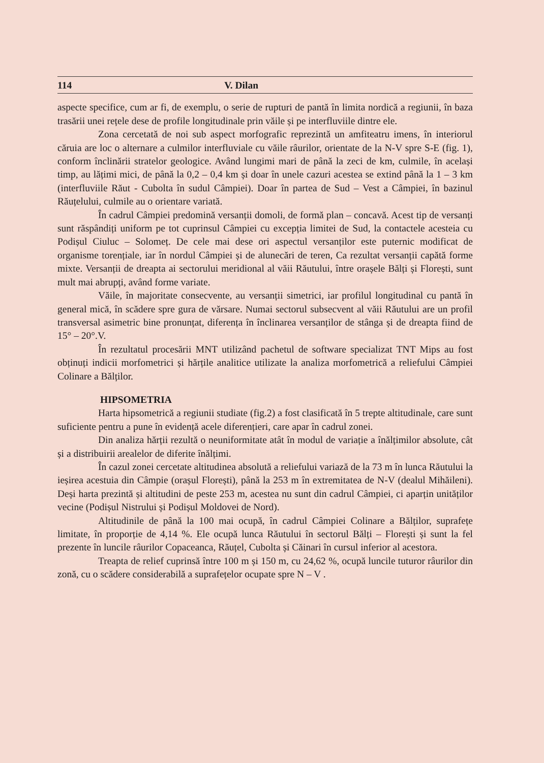114 V. Dilan
aspecte specifice, cum ar fi, de exemplu, o serie de rupturi de pantă în limita nordică a regiunii, în baza trasării unei rețele dese de profile longitudinale prin văile și pe interfluviile dintre ele.
Zona cercetată de noi sub aspect morfografic reprezintă un amfiteatru imens, în interiorul căruia are loc o alternare a culmilor interfluviale cu văile râurilor, orientate de la N-V spre S-E (fig. 1), conform înclinării stratelor geologice. Având lungimi mari de până la zeci de km, culmile, în același timp, au lățimi mici, de până la 0,2 – 0,4 km și doar în unele cazuri acestea se extind până la 1 – 3 km (interfluviile Răut - Cubolta în sudul Câmpiei). Doar în partea de Sud – Vest a Câmpiei, în bazinul Răuțelului, culmile au o orientare variată.
În cadrul Câmpiei predomină versanții domoli, de formă plan – concavă. Acest tip de versanți sunt răspândiți uniform pe tot cuprinsul Câmpiei cu excepția limitei de Sud, la contactele acesteia cu Podișul Ciuluc – Solomeț. De cele mai dese ori aspectul versanților este puternic modificat de organisme torențiale, iar în nordul Câmpiei și de alunecări de teren, Ca rezultat versanții capătă forme mixte. Versanții de dreapta ai sectorului meridional al văii Răutului, între orașele Bălți și Florești, sunt mult mai abrupți, având forme variate.
Văile, în majoritate consecvente, au versanții simetrici, iar profilul longitudinal cu pantă în general mică, în scădere spre gura de vărsare. Numai sectorul subsecvent al văii Răutului are un profil transversal asimetric bine pronunțat, diferența în înclinarea versanților de stânga și de dreapta fiind de 15° – 20°.V.
În rezultatul procesării MNT utilizând pachetul de software specializat TNT Mips au fost obținuți indicii morfometrici și hărțile analitice utilizate la analiza morfometrică a reliefului Câmpiei Colinare a Bălților.
HIPSOMETRIA
Harta hipsometrică a regiunii studiate (fig.2) a fost clasificată în 5 trepte altitudinale, care sunt suficiente pentru a pune în evidență acele diferențieri, care apar în cadrul zonei.
Din analiza hărții rezultă o neuniformitate atât în modul de variație a înălțimilor absolute, cât și a distribuirii arealelor de diferite înălțimi.
În cazul zonei cercetate altitudinea absolută a reliefului variază de la 73 m în lunca Răutului la ieșirea acestuia din Câmpie (orașul Florești), până la 253 m în extremitatea de N-V (dealul Mihăileni). Deși harta prezintă și altitudini de peste 253 m, acestea nu sunt din cadrul Câmpiei, ci aparțin unităților vecine (Podișul Nistrului și Podișul Moldovei de Nord).
Altitudinile de până la 100 mai ocupă, în cadrul Câmpiei Colinare a Bălților, suprafețe limitate, în proporție de 4,14 %. Ele ocupă lunca Răutului în sectorul Bălți – Florești și sunt la fel prezente în luncile râurilor Copaceanca, Răuțel, Cubolta și Căinari în cursul inferior al acestora.
Treapta de relief cuprinsă între 100 m și 150 m, cu 24,62 %, ocupă luncile tuturor râurilor din zonă, cu o scădere considerabilă a suprafețelor ocupate spre N – V .